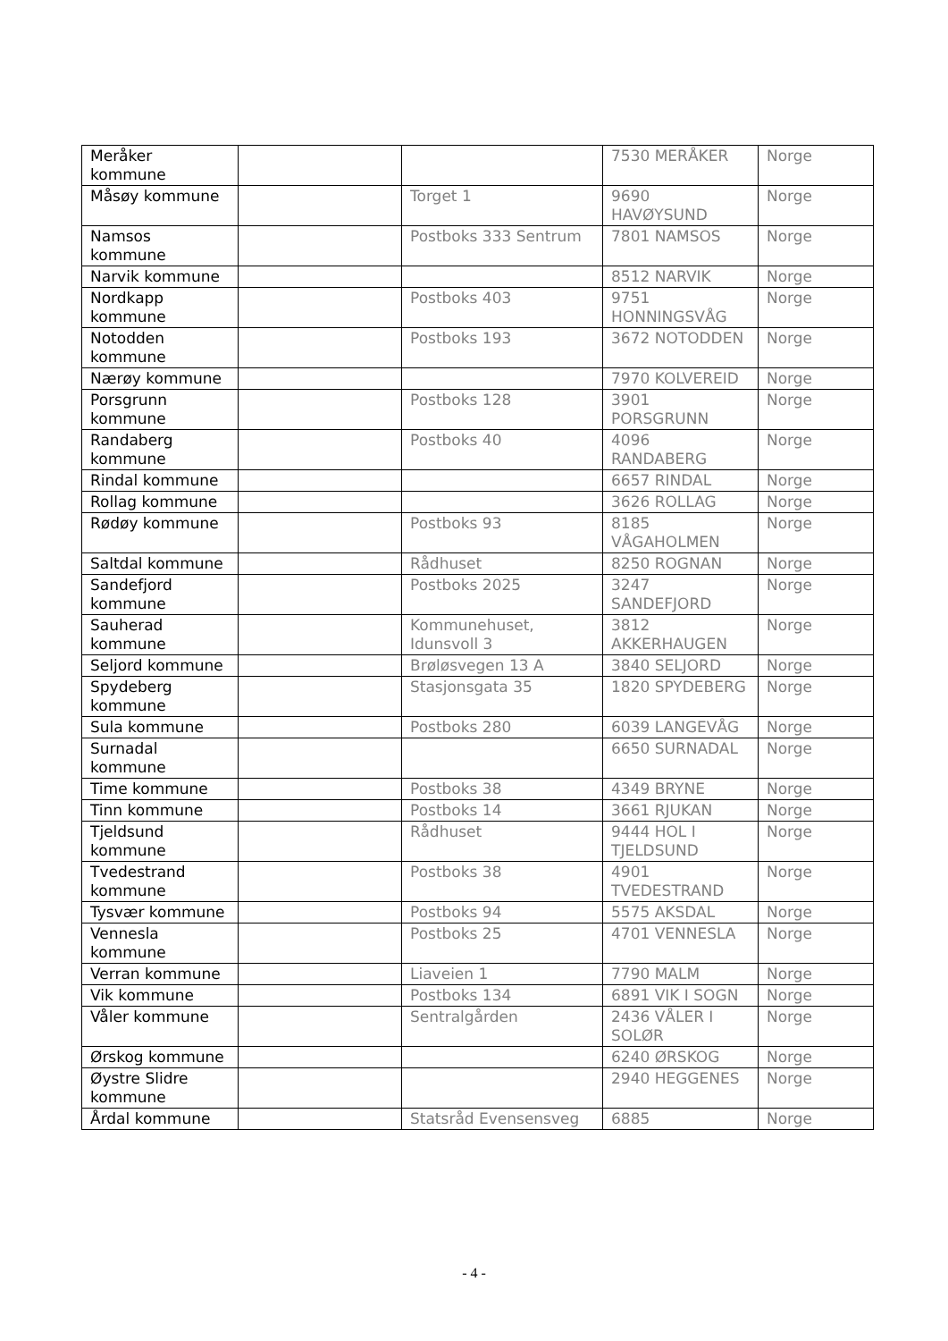| Meråker kommune | | | 7530 MERÅKER | Norge |
| Måsøy kommune | | Torget 1 | 9690 HAVØYSUND | Norge |
| Namsos kommune | | Postboks 333 Sentrum | 7801 NAMSOS | Norge |
| Narvik kommune | | | 8512 NARVIK | Norge |
| Nordkapp kommune | | Postboks 403 | 9751 HONNINGSVÅG | Norge |
| Notodden kommune | | Postboks 193 | 3672 NOTODDEN | Norge |
| Nærøy kommune | | | 7970 KOLVEREID | Norge |
| Porsgrunn kommune | | Postboks 128 | 3901 PORSGRUNN | Norge |
| Randaberg kommune | | Postboks 40 | 4096 RANDABERG | Norge |
| Rindal kommune | | | 6657 RINDAL | Norge |
| Rollag kommune | | | 3626 ROLLAG | Norge |
| Rødøy kommune | | Postboks 93 | 8185 VÅGAHOLMEN | Norge |
| Saltdal kommune | | Rådhuset | 8250 ROGNAN | Norge |
| Sandefjord kommune | | Postboks 2025 | 3247 SANDEFJORD | Norge |
| Sauherad kommune | | Kommunehuset, Idunsvoll 3 | 3812 AKKERHAUGEN | Norge |
| Seljord kommune | | Brøløsvegen 13 A | 3840 SELJORD | Norge |
| Spydeberg kommune | | Stasjonsgata 35 | 1820 SPYDEBERG | Norge |
| Sula kommune | | Postboks 280 | 6039 LANGEVÅG | Norge |
| Surnadal kommune | | | 6650 SURNADAL | Norge |
| Time kommune | | Postboks 38 | 4349 BRYNE | Norge |
| Tinn kommune | | Postboks 14 | 3661 RJUKAN | Norge |
| Tjeldsund kommune | | Rådhuset | 9444 HOL I TJELDSUND | Norge |
| Tvedestrand kommune | | Postboks 38 | 4901 TVEDESTRAND | Norge |
| Tysvær kommune | | Postboks 94 | 5575 AKSDAL | Norge |
| Vennesla kommune | | Postboks 25 | 4701 VENNESLA | Norge |
| Verran kommune | | Liaveien 1 | 7790 MALM | Norge |
| Vik kommune | | Postboks 134 | 6891 VIK I SOGN | Norge |
| Våler kommune | | Sentralgården | 2436 VÅLER I SOLØR | Norge |
| Ørskog kommune | | | 6240 ØRSKOG | Norge |
| Øystre Slidre kommune | | | 2940 HEGGENES | Norge |
| Årdal kommune | | Statsråd Evensensveg | 6885 | Norge |
- 4 -